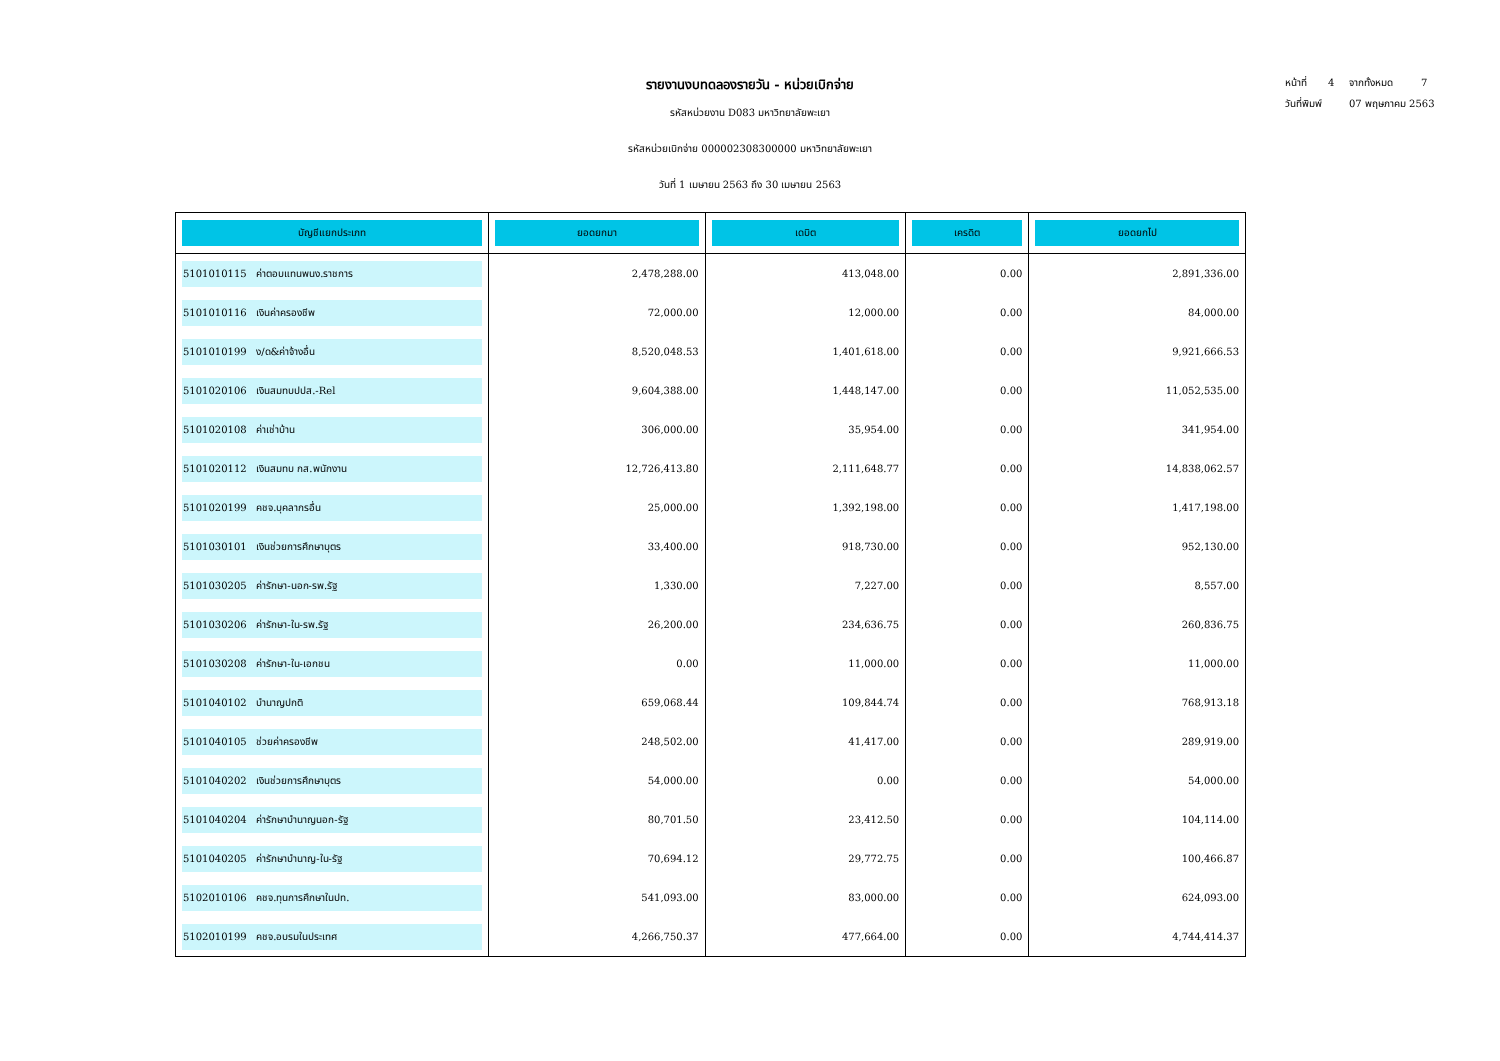รายงานงบทดลองรายวัน - หน่วยเบิกจ่าย
รหัสหน่วยงาน D083 มหาวิทยาลัยพะเยา
รหัสหน่วยเบิกจ่าย 000002308300000 มหาวิทยาลัยพะเยา
วันที่ 1 เมษายน 2563 ถึง 30 เมษายน 2563
หน้าที่ 4 จากทั้งหมด 7
วันที่พิมพ์ 07 พฤษภาคม 2563
| บัญชีแยกประเภท | ยอดยกมา | เดบิต | เครดิต | ยอดยกไป |
| --- | --- | --- | --- | --- |
| 5101010115 ค่าตอบแทนพนง.ราชการ | 2,478,288.00 | 413,048.00 | 0.00 | 2,891,336.00 |
| 5101010116 เงินค่าครองชีพ | 72,000.00 | 12,000.00 | 0.00 | 84,000.00 |
| 5101010199 ง/ด&ค่าจ้างอื่น | 8,520,048.53 | 1,401,618.00 | 0.00 | 9,921,666.53 |
| 5101020106 เงินสมทบปปส.-Rel | 9,604,388.00 | 1,448,147.00 | 0.00 | 11,052,535.00 |
| 5101020108 ค่าเช่าบ้าน | 306,000.00 | 35,954.00 | 0.00 | 341,954.00 |
| 5101020112 เงินสมทบ กส.พนักงาน | 12,726,413.80 | 2,111,648.77 | 0.00 | 14,838,062.57 |
| 5101020199 คชจ.บุคลากรอื่น | 25,000.00 | 1,392,198.00 | 0.00 | 1,417,198.00 |
| 5101030101 เงินช่วยการศึกษาบุตร | 33,400.00 | 918,730.00 | 0.00 | 952,130.00 |
| 5101030205 ค่ารักษา-นอก-รพ.รัฐ | 1,330.00 | 7,227.00 | 0.00 | 8,557.00 |
| 5101030206 ค่ารักษา-ใน-รพ.รัฐ | 26,200.00 | 234,636.75 | 0.00 | 260,836.75 |
| 5101030208 ค่ารักษา-ใน-เอกชน | 0.00 | 11,000.00 | 0.00 | 11,000.00 |
| 5101040102 บำนาญปกติ | 659,068.44 | 109,844.74 | 0.00 | 768,913.18 |
| 5101040105 ช่วยค่าครองชีพ | 248,502.00 | 41,417.00 | 0.00 | 289,919.00 |
| 5101040202 เงินช่วยการศึกษาบุตร | 54,000.00 | 0.00 | 0.00 | 54,000.00 |
| 5101040204 ค่ารักษาบำนาญนอก-รัฐ | 80,701.50 | 23,412.50 | 0.00 | 104,114.00 |
| 5101040205 ค่ารักษาบำนาญ-ใน-รัฐ | 70,694.12 | 29,772.75 | 0.00 | 100,466.87 |
| 5102010106 คชจ.ทุนการศึกษาในปท. | 541,093.00 | 83,000.00 | 0.00 | 624,093.00 |
| 5102010199 คชจ.อบรมในประเทศ | 4,266,750.37 | 477,664.00 | 0.00 | 4,744,414.37 |